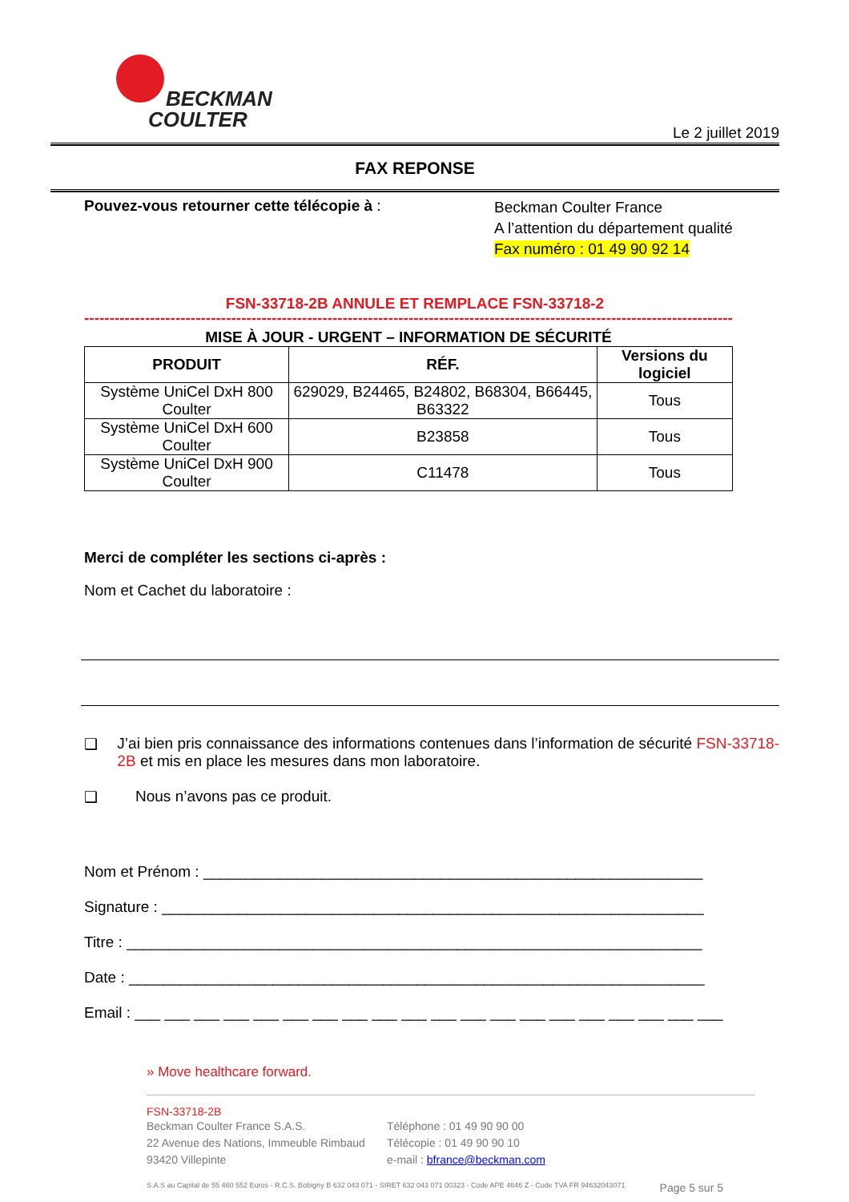BECKMAN
COULTER
Le 2 juillet 2019
FAX REPONSE
Pouvez-vous retourner cette télécopie à :
Beckman Coulter France
A l’attention du département qualité
Fax numéro : 01 49 90 92 14
FSN-33718-2B ANNULE ET REMPLACE FSN-33718-2
------------------------------------------------------------------------------------------------------------------------------------
MISE À JOUR - URGENT – INFORMATION DE SÉCURITÉ
| PRODUIT | RÉF. | Versions du logiciel |
| --- | --- | --- |
| Système UniCel DxH 800 Coulter | 629029, B24465, B24802, B68304, B66445, B63322 | Tous |
| Système UniCel DxH 600 Coulter | B23858 | Tous |
| Système UniCel DxH 900 Coulter | C11478 | Tous |
Merci de compléter les sections ci-après :
Nom et Cachet du laboratoire :
❑ J’ai bien pris connaissance des informations contenues dans l’information de sécurité FSN-33718-2B et mis en place les mesures dans mon laboratoire.
❑ Nous n’avons pas ce produit.
Nom et Prénom : ___________________________________________________________
Signature : ________________________________________________________________
Titre : ____________________________________________________________________
Date : ____________________________________________________________________
Email : ___ ___ ___ ___ ___ ___ ___ ___ ___ ___ ___ ___ ___ ___ ___ ___ ___ ___ ___ ___
» Move healthcare forward.
FSN-33718-2B
Beckman Coulter France S.A.S.
22 Avenue des Nations, Immeuble Rimbaud
93420 Villepinte
Téléphone : 01 49 90 90 00
Télécopie : 01 49 90 90 10
e-mail : bfrance@beckman.com
S.A.S au Capital de 55 460 552 Euros - R.C.S. Bobigny B 632 043 071 - SIRET 632 043 071 00323 - Code APE 4646 Z - Code TVA FR 94632043071 Page 5 sur 5